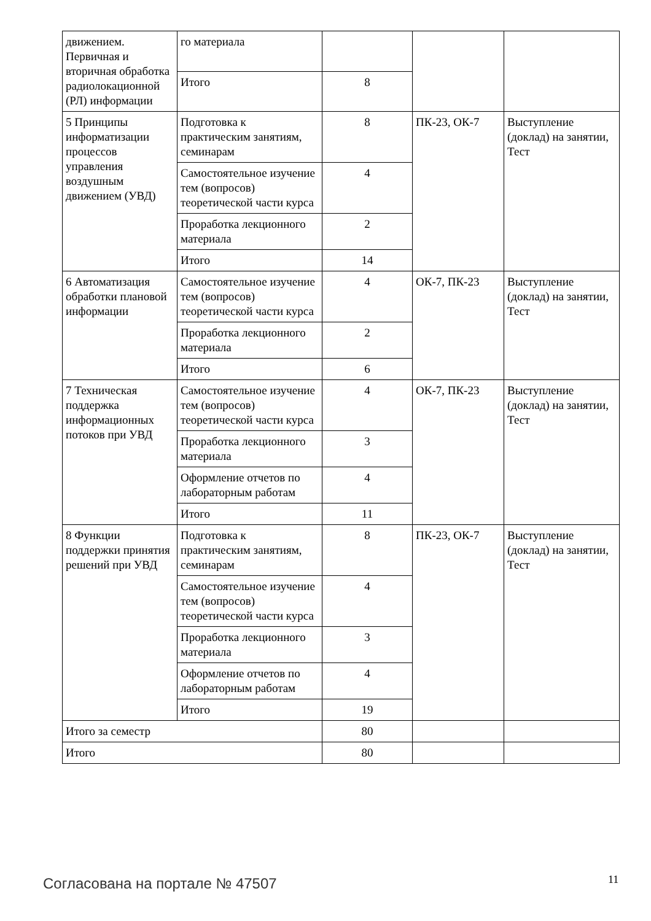| движением. Первичная и вторичная обработка радиолокационной (РЛ) информации | го материала | | | |
| | Итого | 8 | | |
| 5 Принципы информатизации процессов управления воздушным движением (УВД) | Подготовка к практическим занятиям, семинарам | 8 | ПК-23, ОК-7 | Выступление (доклад) на занятии, Тест |
| | Самостоятельное изучение тем (вопросов) теоретической части курса | 4 | | |
| | Проработка лекционного материала | 2 | | |
| | Итого | 14 | | |
| 6 Автоматизация обработки плановой информации | Самостоятельное изучение тем (вопросов) теоретической части курса | 4 | ОК-7, ПК-23 | Выступление (доклад) на занятии, Тест |
| | Проработка лекционного материала | 2 | | |
| | Итого | 6 | | |
| 7 Техническая поддержка информационных потоков при УВД | Самостоятельное изучение тем (вопросов) теоретической части курса | 4 | ОК-7, ПК-23 | Выступление (доклад) на занятии, Тест |
| | Проработка лекционного материала | 3 | | |
| | Оформление отчетов по лабораторным работам | 4 | | |
| | Итого | 11 | | |
| 8 Функции поддержки принятия решений при УВД | Подготовка к практическим занятиям, семинарам | 8 | ПК-23, ОК-7 | Выступление (доклад) на занятии, Тест |
| | Самостоятельное изучение тем (вопросов) теоретической части курса | 4 | | |
| | Проработка лекционного материала | 3 | | |
| | Оформление отчетов по лабораторным работам | 4 | | |
| | Итого | 19 | | |
| Итого за семестр | | 80 | | |
| Итого | | 80 | | |
Согласована на портале № 47507 11